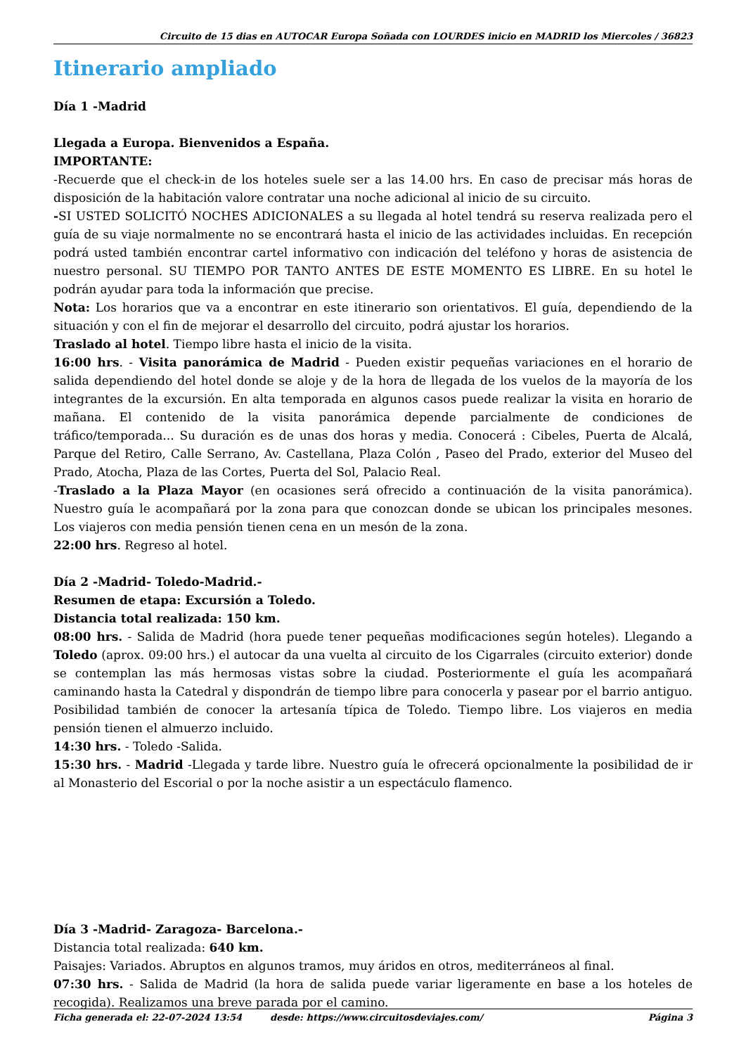Circuito de 15 dias en AUTOCAR Europa Soñada con LOURDES inicio en MADRID los Miercoles / 36823
Itinerario ampliado
Día 1 -Madrid
Llegada a Europa. Bienvenidos a España.
IMPORTANTE:
-Recuerde que el check-in de los hoteles suele ser a las 14.00 hrs. En caso de precisar más horas de disposición de la habitación valore contratar una noche adicional al inicio de su circuito.
-SI USTED SOLICITÓ NOCHES ADICIONALES a su llegada al hotel tendrá su reserva realizada pero el guía de su viaje normalmente no se encontrará hasta el inicio de las actividades incluidas. En recepción podrá usted también encontrar cartel informativo con indicación del teléfono y horas de asistencia de nuestro personal. SU TIEMPO POR TANTO ANTES DE ESTE MOMENTO ES LIBRE. En su hotel le podrán ayudar para toda la información que precise.
Nota: Los horarios que va a encontrar en este itinerario son orientativos. El guía, dependiendo de la situación y con el fin de mejorar el desarrollo del circuito, podrá ajustar los horarios.
Traslado al hotel. Tiempo libre hasta el inicio de la visita.
16:00 hrs. - Visita panorámica de Madrid - Pueden existir pequeñas variaciones en el horario de salida dependiendo del hotel donde se aloje y de la hora de llegada de los vuelos de la mayoría de los integrantes de la excursión. En alta temporada en algunos casos puede realizar la visita en horario de mañana. El contenido de la visita panorámica depende parcialmente de condiciones de tráfico/temporada... Su duración es de unas dos horas y media. Conocerá : Cibeles, Puerta de Alcalá, Parque del Retiro, Calle Serrano, Av. Castellana, Plaza Colón , Paseo del Prado, exterior del Museo del Prado, Atocha, Plaza de las Cortes, Puerta del Sol, Palacio Real.
-Traslado a la Plaza Mayor (en ocasiones será ofrecido a continuación de la visita panorámica). Nuestro guía le acompañará por la zona para que conozcan donde se ubican los principales mesones. Los viajeros con media pensión tienen cena en un mesón de la zona.
22:00 hrs. Regreso al hotel.
Día 2 -Madrid- Toledo-Madrid.-
Resumen de etapa: Excursión a Toledo.
Distancia total realizada: 150 km.
08:00 hrs. - Salida de Madrid (hora puede tener pequeñas modificaciones según hoteles). Llegando a Toledo (aprox. 09:00 hrs.) el autocar da una vuelta al circuito de los Cigarrales (circuito exterior) donde se contemplan las más hermosas vistas sobre la ciudad. Posteriormente el guía les acompañará caminando hasta la Catedral y dispondrán de tiempo libre para conocerla y pasear por el barrio antiguo. Posibilidad también de conocer la artesanía típica de Toledo. Tiempo libre. Los viajeros en media pensión tienen el almuerzo incluido.
14:30 hrs. - Toledo -Salida.
15:30 hrs. - Madrid -Llegada y tarde libre. Nuestro guía le ofrecerá opcionalmente la posibilidad de ir al Monasterio del Escorial o por la noche asistir a un espectáculo flamenco.
Día 3 -Madrid- Zaragoza- Barcelona.-
Distancia total realizada: 640 km.
Paisajes: Variados. Abruptos en algunos tramos, muy áridos en otros, mediterráneos al final.
07:30 hrs. - Salida de Madrid (la hora de salida puede variar ligeramente en base a los hoteles de recogida). Realizamos una breve parada por el camino.
Ficha generada el: 22-07-2024 13:54 desde: https://www.circuitosdeviajes.com/ Página 3